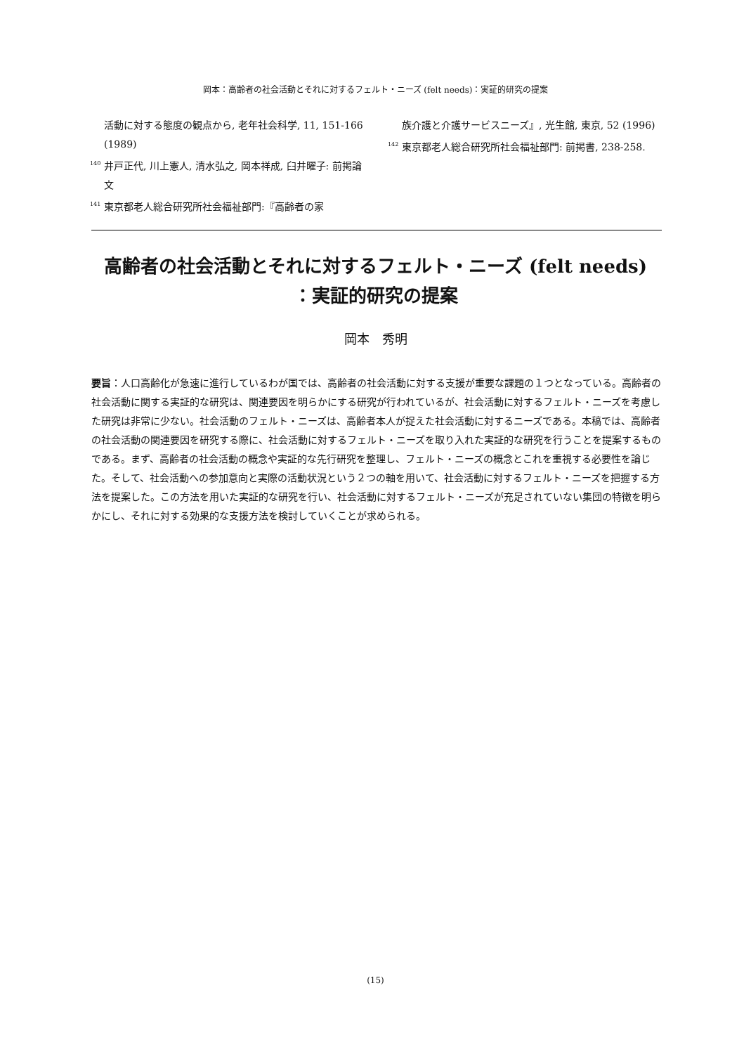岡本：高齢者の社会活動とそれに対するフェルト・ニーズ (felt needs)：実証的研究の提案
活動に対する態度の観点から, 老年社会科学, 11, 151-166 (1989)
<sup>140</sup> 井戸正代, 川上憲人, 清水弘之, 岡本祥成, 臼井曜子: 前掲論文
<sup>141</sup> 東京都老人総合研究所社会福祉部門:『高齢者の家
族介護と介護サービスニーズ』, 光生館, 東京, 52 (1996)
<sup>142</sup> 東京都老人総合研究所社会福祉部門: 前掲書, 238-258.
高齢者の社会活動とそれに対するフェルト・ニーズ (felt needs)
：実証的研究の提案
岡本　秀明
要旨：人口高齢化が急速に進行しているわが国では、高齢者の社会活動に対する支援が重要な課題の１つとなっている。高齢者の社会活動に関する実証的な研究は、関連要因を明らかにする研究が行われているが、社会活動に対するフェルト・ニーズを考慮した研究は非常に少ない。社会活動のフェルト・ニーズは、高齢者本人が捉えた社会活動に対するニーズである。本稿では、高齢者の社会活動の関連要因を研究する際に、社会活動に対するフェルト・ニーズを取り入れた実証的な研究を行うことを提案するものである。まず、高齢者の社会活動の概念や実証的な先行研究を整理し、フェルト・ニーズの概念とこれを重視する必要性を論じた。そして、社会活動への参加意向と実際の活動状況という２つの軸を用いて、社会活動に対するフェルト・ニーズを把握する方法を提案した。この方法を用いた実証的な研究を行い、社会活動に対するフェルト・ニーズが充足されていない集団の特徴を明らかにし、それに対する効果的な支援方法を検討していくことが求められる。
(15)